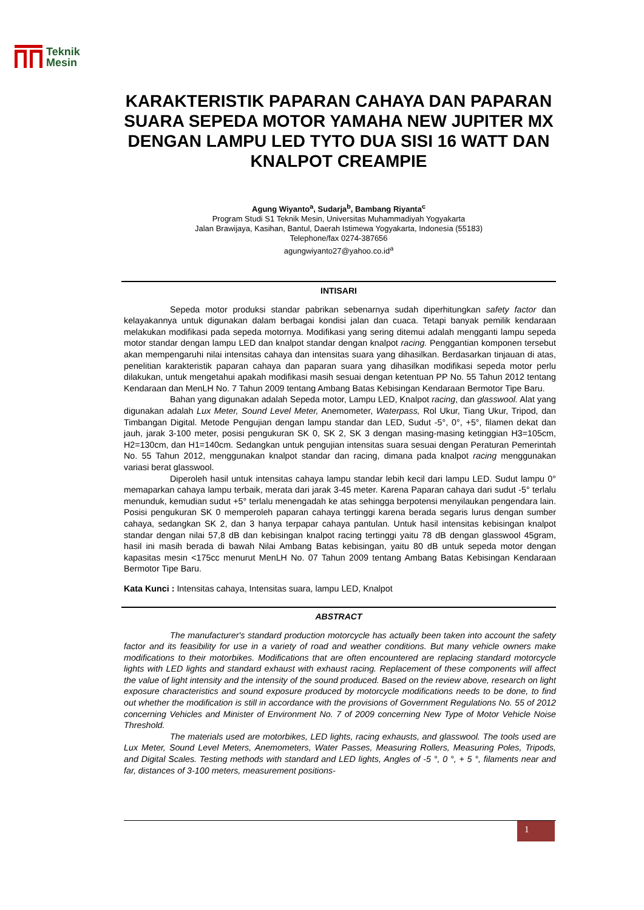Teknik
Mesin
KARAKTERISTIK PAPARAN CAHAYA DAN PAPARAN SUARA SEPEDA MOTOR YAMAHA NEW JUPITER MX DENGAN LAMPU LED TYTO DUA SISI 16 WATT DAN KNALPOT CREAMPIE
Agung Wiyanto<sup>a</sup>, Sudarja<sup>b</sup>, Bambang Riyanta<sup>c</sup>
Program Studi S1 Teknik Mesin, Universitas Muhammadiyah Yogyakarta
Jalan Brawijaya, Kasihan, Bantul, Daerah Istimewa Yogyakarta, Indonesia (55183)
Telephone/fax 0274-387656
agungwiyanto27@yahoo.co.id<sup>a</sup>
INTISARI
Sepeda motor produksi standar pabrikan sebenarnya sudah diperhitungkan safety factor dan kelayakannya untuk digunakan dalam berbagai kondisi jalan dan cuaca. Tetapi banyak pemilik kendaraan melakukan modifikasi pada sepeda motornya. Modifikasi yang sering ditemui adalah mengganti lampu sepeda motor standar dengan lampu LED dan knalpot standar dengan knalpot racing. Penggantian komponen tersebut akan mempengaruhi nilai intensitas cahaya dan intensitas suara yang dihasilkan. Berdasarkan tinjauan di atas, penelitian karakteristik paparan cahaya dan paparan suara yang dihasilkan modifikasi sepeda motor perlu dilakukan, untuk mengetahui apakah modifikasi masih sesuai dengan ketentuan PP No. 55 Tahun 2012 tentang Kendaraan dan MenLH No. 7 Tahun 2009 tentang Ambang Batas Kebisingan Kendaraan Bermotor Tipe Baru.
Bahan yang digunakan adalah Sepeda motor, Lampu LED, Knalpot racing, dan glasswool. Alat yang digunakan adalah Lux Meter, Sound Level Meter, Anemometer, Waterpass, Rol Ukur, Tiang Ukur, Tripod, dan Timbangan Digital. Metode Pengujian dengan lampu standar dan LED, Sudut -5°, 0°, +5°, filamen dekat dan jauh, jarak 3-100 meter, posisi pengukuran SK 0, SK 2, SK 3 dengan masing-masing ketinggian H3=105cm, H2=130cm, dan H1=140cm. Sedangkan untuk pengujian intensitas suara sesuai dengan Peraturan Pemerintah No. 55 Tahun 2012, menggunakan knalpot standar dan racing, dimana pada knalpot racing menggunakan variasi berat glasswool.
Diperoleh hasil untuk intensitas cahaya lampu standar lebih kecil dari lampu LED. Sudut lampu 0° memaparkan cahaya lampu terbaik, merata dari jarak 3-45 meter. Karena Paparan cahaya dari sudut -5° terlalu menunduk, kemudian sudut +5° terlalu menengadah ke atas sehingga berpotensi menyilaukan pengendara lain. Posisi pengukuran SK 0 memperoleh paparan cahaya tertinggi karena berada segaris lurus dengan sumber cahaya, sedangkan SK 2, dan 3 hanya terpapar cahaya pantulan. Untuk hasil intensitas kebisingan knalpot standar dengan nilai 57,8 dB dan kebisingan knalpot racing tertinggi yaitu 78 dB dengan glasswool 45gram, hasil ini masih berada di bawah Nilai Ambang Batas kebisingan, yaitu 80 dB untuk sepeda motor dengan kapasitas mesin <175cc menurut MenLH No. 07 Tahun 2009 tentang Ambang Batas Kebisingan Kendaraan Bermotor Tipe Baru.
Kata Kunci : Intensitas cahaya, Intensitas suara, lampu LED, Knalpot
ABSTRACT
The manufacturer's standard production motorcycle has actually been taken into account the safety factor and its feasibility for use in a variety of road and weather conditions. But many vehicle owners make modifications to their motorbikes. Modifications that are often encountered are replacing standard motorcycle lights with LED lights and standard exhaust with exhaust racing. Replacement of these components will affect the value of light intensity and the intensity of the sound produced. Based on the review above, research on light exposure characteristics and sound exposure produced by motorcycle modifications needs to be done, to find out whether the modification is still in accordance with the provisions of Government Regulations No. 55 of 2012 concerning Vehicles and Minister of Environment No. 7 of 2009 concerning New Type of Motor Vehicle Noise Threshold.
The materials used are motorbikes, LED lights, racing exhausts, and glasswool. The tools used are Lux Meter, Sound Level Meters, Anemometers, Water Passes, Measuring Rollers, Measuring Poles, Tripods, and Digital Scales. Testing methods with standard and LED lights, Angles of -5 °, 0 °, + 5 °, filaments near and far, distances of 3-100 meters, measurement positions-
1